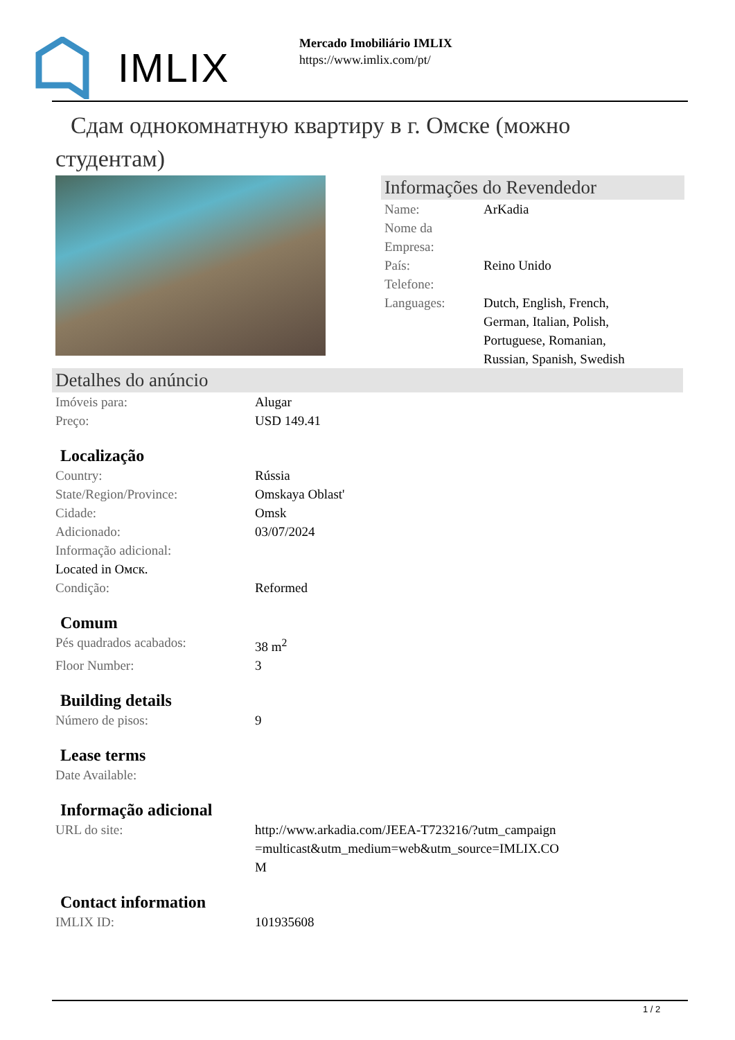IMLIX
Mercado Imobiliário IMLIX
https://www.imlix.com/pt/
Сдам однокомнатную квартиру в г. Омске (можно студентам)
Informações do Revendedor
| Name: | ArKadia |
| Nome da Empresa: | |
| País: | Reino Unido |
| Telefone: | |
| Languages: | Dutch, English, French, German, Italian, Polish, Portuguese, Romanian, Russian, Spanish, Swedish |
Detalhes do anúncio
| Imóveis para: | Alugar |
| Preço: | USD 149.41 |
Localização
| Country: | Rússia |
| State/Region/Province: | Omskaya Oblast' |
| Cidade: | Omsk |
| Adicionado: | 03/07/2024 |
| Informação adicional: | |
| Located in Омск. | |
| Condição: | Reformed |
Comum
| Pés quadrados acabados: | 38 m<sup>2</sup> |
| Floor Number: | 3 |
Building details
| Número de pisos: | 9 |
Lease terms
| Date Available: | |
Informação adicional
| URL do site: | http://www.arkadia.com/JEEA-T723216/?utm_campaign=multicast&utm_medium=web&utm_source=IMLIX.COM |
Contact information
| IMLIX ID: | 101935608 |
1 / 2